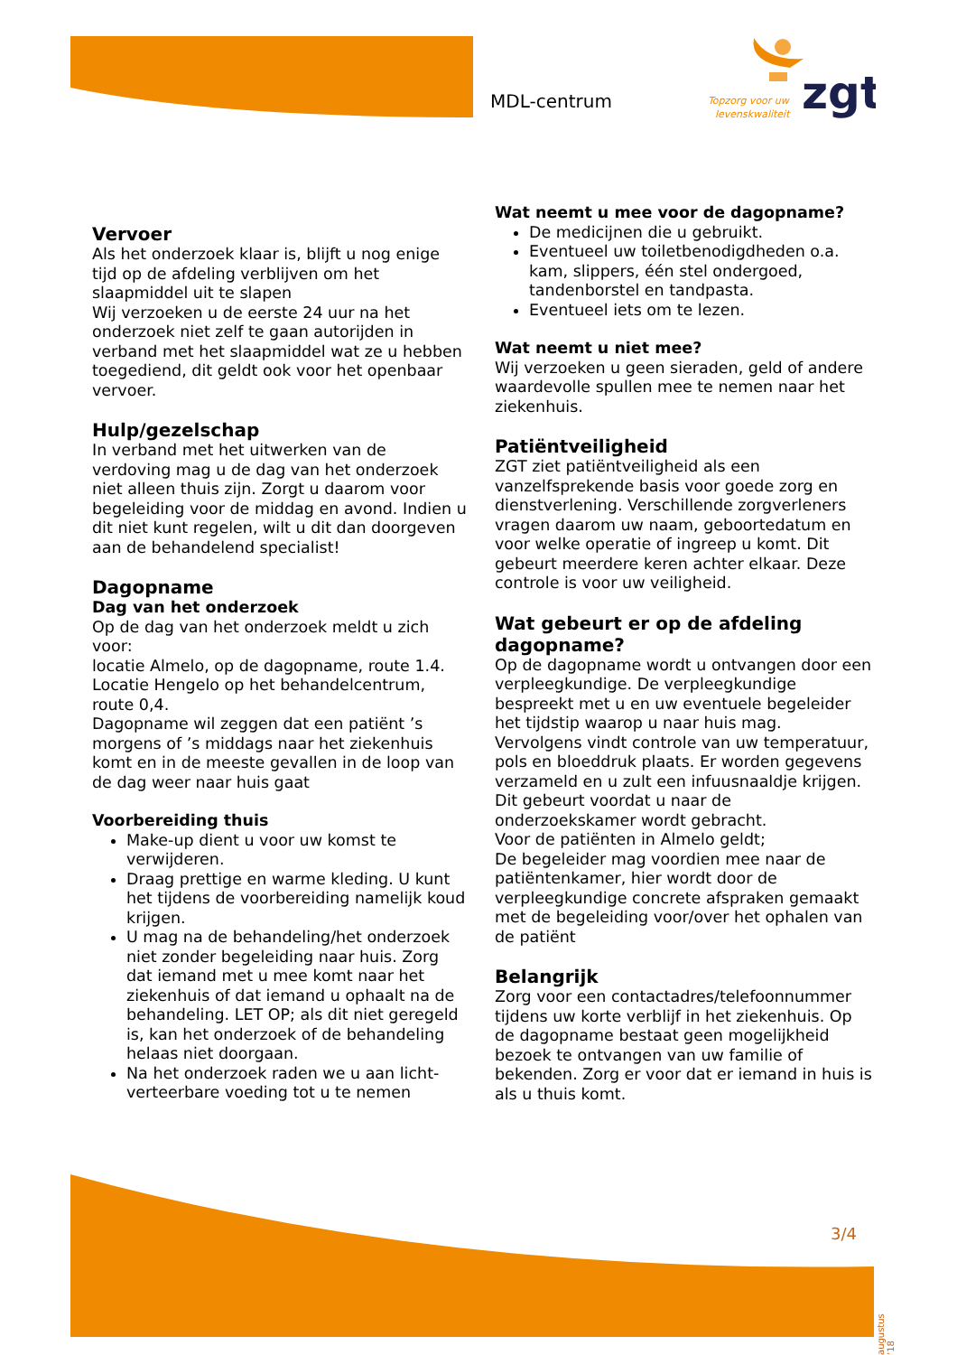MDL-centrum
zgt
Topzorg voor uw
levenskwaliteit
Vervoer
Als het onderzoek klaar is, blijft u nog enige tijd op de afdeling verblijven om het slaapmiddel uit te slapen
Wij verzoeken u de eerste 24 uur na het onderzoek niet zelf te gaan autorijden in verband met het slaapmiddel wat ze u hebben toegediend, dit geldt ook voor het openbaar vervoer.
Hulp/gezelschap
In verband met het uitwerken van de verdoving mag u de dag van het onderzoek niet alleen thuis zijn. Zorgt u daarom voor begeleiding voor de middag en avond. Indien u dit niet kunt regelen, wilt u dit dan doorgeven aan de behandelend specialist!
Dagopname
Dag van het onderzoek
Op de dag van het onderzoek meldt u zich voor:
locatie Almelo, op de dagopname, route 1.4.
Locatie Hengelo op het behandelcentrum, route 0,4.
Dagopname wil zeggen dat een patiënt ’s morgens of ’s middags naar het ziekenhuis komt en in de meeste gevallen in de loop van de dag weer naar huis gaat
Voorbereiding thuis
Make-up dient u voor uw komst te verwijderen.
Draag prettige en warme kleding. U kunt het tijdens de voorbereiding namelijk koud krijgen.
U mag na de behandeling/het onderzoek niet zonder begeleiding naar huis. Zorg dat iemand met u mee komt naar het ziekenhuis of dat iemand u ophaalt na de behandeling. LET OP; als dit niet geregeld is, kan het onderzoek of de behandeling helaas niet doorgaan.
Na het onderzoek raden we u aan licht-verteerbare voeding tot u te nemen
Wat neemt u mee voor de dagopname?
De medicijnen die u gebruikt.
Eventueel uw toiletbenodigdheden o.a. kam, slippers, één stel ondergoed, tandenborstel en tandpasta.
Eventueel iets om te lezen.
Wat neemt u niet mee?
Wij verzoeken u geen sieraden, geld of andere waardevolle spullen mee te nemen naar het ziekenhuis.
Patiëntveiligheid
ZGT ziet patiëntveiligheid als een vanzelfsprekende basis voor goede zorg en dienstverlening. Verschillende zorgverleners vragen daarom uw naam, geboortedatum en voor welke operatie of ingreep u komt. Dit gebeurt meerdere keren achter elkaar. Deze controle is voor uw veiligheid.
Wat gebeurt er op de afdeling dagopname?
Op de dagopname wordt u ontvangen door een verpleegkundige. De verpleegkundige bespreekt met u en uw eventuele begeleider het tijdstip waarop u naar huis mag. Vervolgens vindt controle van uw temperatuur, pols en bloeddruk plaats. Er worden gegevens verzameld en u zult een infuusnaaldje krijgen. Dit gebeurt voordat u naar de onderzoekskamer wordt gebracht.
Voor de patiënten in Almelo geldt;
De begeleider mag voordien mee naar de patiëntenkamer, hier wordt door de verpleegkundige concrete afspraken gemaakt met de begeleiding voor/over het ophalen van de patiënt
Belangrijk
Zorg voor een contactadres/telefoonnummer tijdens uw korte verblijf in het ziekenhuis. Op de dagopname bestaat geen mogelijkheid bezoek te ontvangen van uw familie of bekenden. Zorg er voor dat er iemand in huis is als u thuis komt.
3/4
augustus ’18